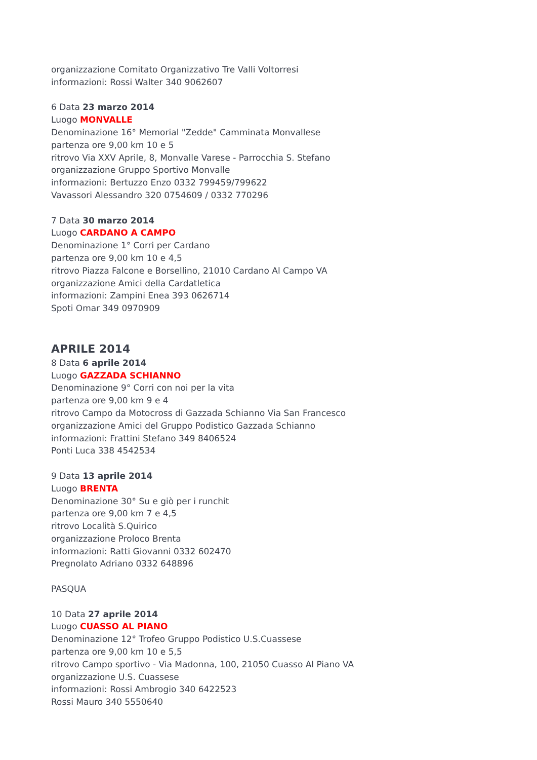organizzazione Comitato Organizzativo Tre Valli Voltorresi
informazioni: Rossi Walter 340 9062607
6 Data 23 marzo 2014
Luogo MONVALLE
Denominazione 16° Memorial "Zedde" Camminata Monvallese
partenza ore 9,00 km 10 e 5
ritrovo Via XXV Aprile, 8, Monvalle Varese - Parrocchia S. Stefano
organizzazione Gruppo Sportivo Monvalle
informazioni: Bertuzzo Enzo 0332 799459/799622
Vavassori Alessandro 320 0754609 / 0332 770296
7 Data 30 marzo 2014
Luogo CARDANO A CAMPO
Denominazione 1° Corri per Cardano
partenza ore 9,00 km 10 e 4,5
ritrovo Piazza Falcone e Borsellino, 21010 Cardano Al Campo VA
organizzazione Amici della Cardatletica
informazioni: Zampini Enea 393 0626714
Spoti Omar 349 0970909
APRILE 2014
8 Data 6 aprile 2014
Luogo GAZZADA SCHIANNO
Denominazione 9° Corri con noi per la vita
partenza ore 9,00 km 9 e 4
ritrovo Campo da Motocross di Gazzada Schianno Via San Francesco
organizzazione Amici del Gruppo Podistico Gazzada Schianno
informazioni: Frattini Stefano 349 8406524
Ponti Luca 338 4542534
9 Data 13 aprile 2014
Luogo BRENTA
Denominazione 30° Su e giò per i runchit
partenza ore 9,00 km 7 e 4,5
ritrovo Località S.Quirico
organizzazione Proloco Brenta
informazioni: Ratti Giovanni 0332 602470
Pregnolato Adriano 0332 648896
PASQUA
10 Data 27 aprile 2014
Luogo CUASSO AL PIANO
Denominazione 12° Trofeo Gruppo Podistico U.S.Cuassese
partenza ore 9,00 km 10 e 5,5
ritrovo Campo sportivo - Via Madonna, 100, 21050 Cuasso Al Piano VA
organizzazione U.S. Cuassese
informazioni: Rossi Ambrogio 340 6422523
Rossi Mauro 340 5550640